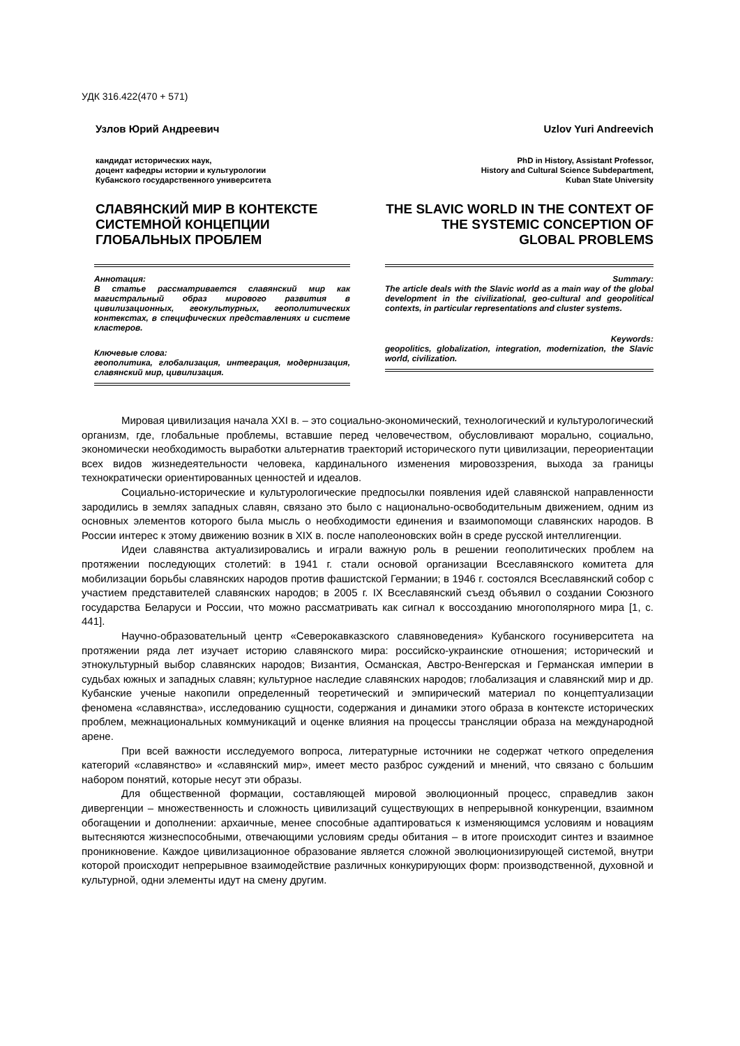УДК 316.422(470 + 571)
Узлов Юрий Андреевич
кандидат исторических наук,
доцент кафедры истории и культурологии
Кубанского государственного университета
СЛАВЯНСКИЙ МИР В КОНТЕКСТЕ СИСТЕМНОЙ КОНЦЕПЦИИ ГЛОБАЛЬНЫХ ПРОБЛЕМ
Аннотация:
В статье рассматривается славянский мир как магистральный образ мирового развития в цивилизационных, геокультурных, геополитических контекстах, в специфических представлениях и системе кластеров.
Ключевые слова:
геополитика, глобализация, интеграция, модернизация, славянский мир, цивилизация.
Uzlov Yuri Andreevich
PhD in History, Assistant Professor,
History and Cultural Science Subdepartment,
Kuban State University
THE SLAVIC WORLD IN THE CONTEXT OF THE SYSTEMIC CONCEPTION OF GLOBAL PROBLEMS
Summary:
The article deals with the Slavic world as a main way of the global development in the civilizational, geo-cultural and geopolitical contexts, in particular representations and cluster systems.
Keywords:
geopolitics, globalization, integration, modernization, the Slavic world, civilization.
Мировая цивилизация начала XXI в. – это социально-экономический, технологический и культурологический организм, где, глобальные проблемы, вставшие перед человечеством, обусловливают морально, социально, экономически необходимость выработки альтернатив траекторий исторического пути цивилизации, переориентации всех видов жизнедеятельности человека, кардинального изменения мировоззрения, выхода за границы технократически ориентированных ценностей и идеалов.
Социально-исторические и культурологические предпосылки появления идей славянской направленности зародились в землях западных славян, связано это было с национально-освободительным движением, одним из основных элементов которого была мысль о необходимости единения и взаимопомощи славянских народов. В России интерес к этому движению возник в XIX в. после наполеоновских войн в среде русской интеллигенции.
Идеи славянства актуализировались и играли важную роль в решении геополитических проблем на протяжении последующих столетий: в 1941 г. стали основой организации Всеславянского комитета для мобилизации борьбы славянских народов против фашистской Германии; в 1946 г. состоялся Всеславянский собор с участием представителей славянских народов; в 2005 г. IX Всеславянский съезд объявил о создании Союзного государства Беларуси и России, что можно рассматривать как сигнал к воссозданию многополярного мира [1, с. 441].
Научно-образовательный центр «Северокавказского славяноведения» Кубанского госуниверситета на протяжении ряда лет изучает историю славянского мира: российско-украинские отношения; исторический и этнокультурный выбор славянских народов; Византия, Османская, Австро-Венгерская и Германская империи в судьбах южных и западных славян; культурное наследие славянских народов; глобализация и славянский мир и др. Кубанские ученые накопили определенный теоретический и эмпирический материал по концептуализации феномена «славянства», исследованию сущности, содержания и динамики этого образа в контексте исторических проблем, межнациональных коммуникаций и оценке влияния на процессы трансляции образа на международной арене.
При всей важности исследуемого вопроса, литературные источники не содержат четкого определения категорий «славянство» и «славянский мир», имеет место разброс суждений и мнений, что связано с большим набором понятий, которые несут эти образы.
Для общественной формации, составляющей мировой эволюционный процесс, справедлив закон дивергенции – множественность и сложность цивилизаций существующих в непрерывной конкуренции, взаимном обогащении и дополнении: архаичные, менее способные адаптироваться к изменяющимся условиям и новациям вытесняются жизнеспособными, отвечающими условиям среды обитания – в итоге происходит синтез и взаимное проникновение. Каждое цивилизационное образование является сложной эволюционизирующей системой, внутри которой происходит непрерывное взаимодействие различных конкурирующих форм: производственной, духовной и культурной, одни элементы идут на смену другим.